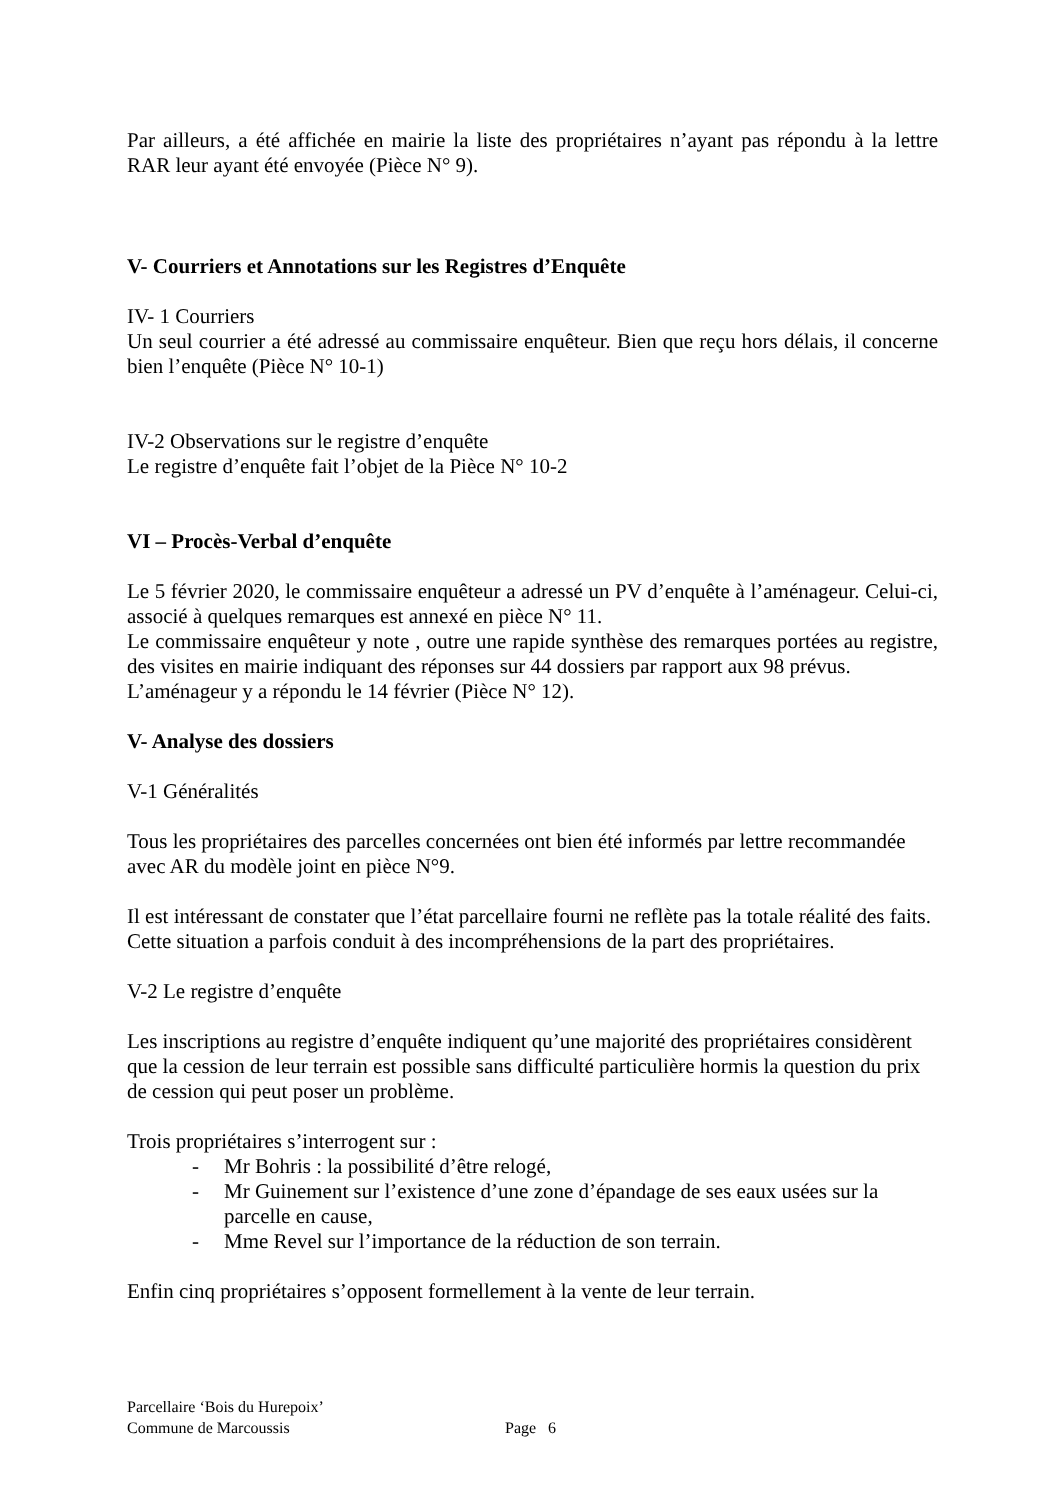Par ailleurs, a été affichée en mairie la liste des propriétaires n’ayant pas répondu à la lettre RAR leur ayant été envoyée (Pièce N° 9).
V- Courriers et Annotations sur les Registres d’Enquête
IV- 1 Courriers
Un seul courrier a été adressé au commissaire enquêteur. Bien que reçu hors délais, il concerne bien l’enquête (Pièce N° 10-1)
IV-2 Observations sur le registre d’enquête
Le registre d’enquête fait l’objet de la Pièce N° 10-2
VI – Procès-Verbal d’enquête
Le 5 février 2020, le commissaire enquêteur a adressé un PV d’enquête à l’aménageur. Celui-ci, associé à quelques remarques est annexé en pièce N° 11.
Le commissaire enquêteur y note , outre une rapide synthèse des remarques portées au registre, des visites en mairie indiquant des réponses sur 44 dossiers par rapport aux 98 prévus.
L’aménageur y a répondu le 14 février (Pièce N° 12).
V- Analyse des dossiers
V-1 Généralités
Tous les propriétaires des parcelles concernées ont bien été informés par lettre recommandée avec AR du modèle joint en pièce N°9.
Il est intéressant de constater que l’état parcellaire fourni ne reflète pas la totale réalité des faits. Cette situation a parfois conduit à des incompréhensions de la part des propriétaires.
V-2 Le registre d’enquête
Les inscriptions au registre d’enquête indiquent qu’une majorité des propriétaires considèrent que la cession de leur terrain est possible sans difficulté particulière hormis la question du prix de cession qui peut poser un problème.
Trois propriétaires s’interrogent sur :
- Mr Bohris : la possibilité d’être relogé,
- Mr Guinement sur l’existence d’une zone d’épandage de ses eaux usées sur la parcelle en cause,
- Mme Revel sur l’importance de la réduction de son terrain.
Enfin cinq propriétaires s’opposent formellement à la vente de leur terrain.
Parcellaire ‘Bois du Hurepoix’
Commune de Marcoussis Page 6